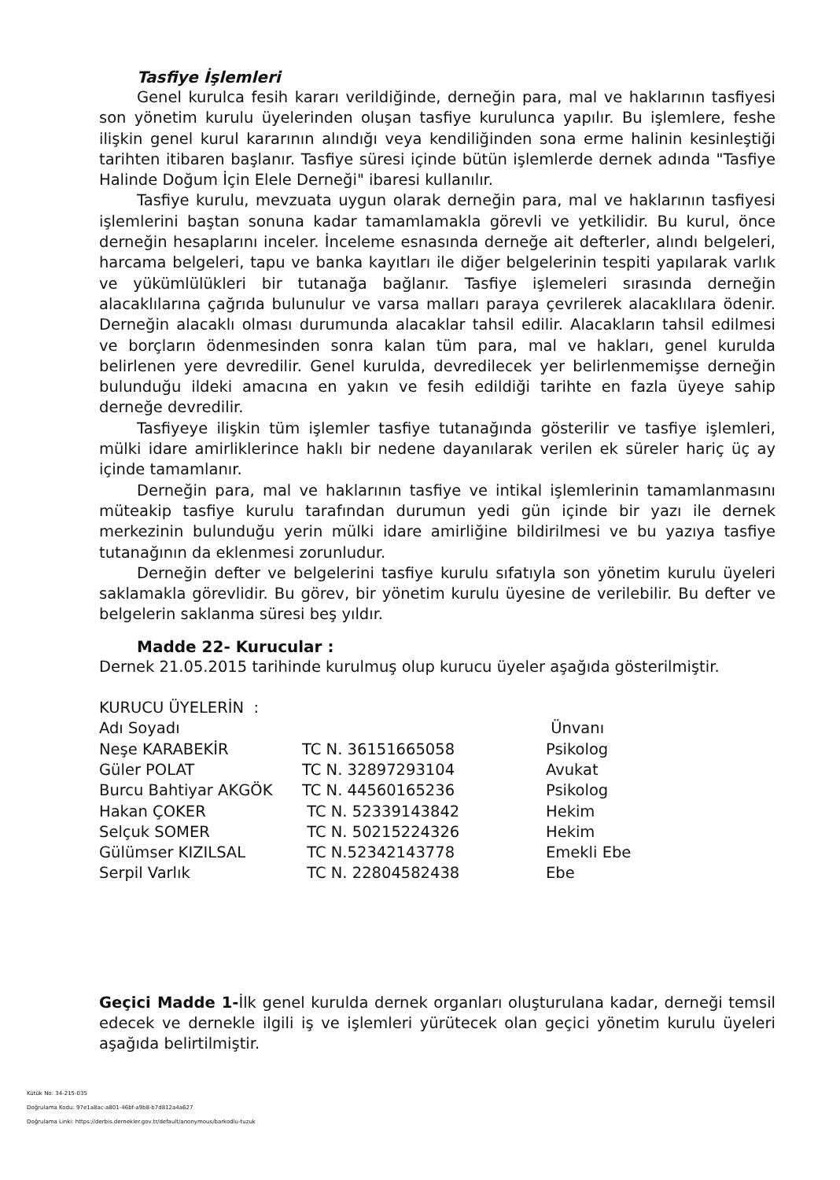Tasfiye İşlemleri
Genel kurulca fesih kararı verildiğinde, derneğin para, mal ve haklarının tasfiyesi son yönetim kurulu üyelerinden oluşan tasfiye kurulunca yapılır. Bu işlemlere, feshe ilişkin genel kurul kararının alındığı veya kendiliğinden sona erme halinin kesinleştiği tarihten itibaren başlanır. Tasfiye süresi içinde bütün işlemlerde dernek adında "Tasfiye Halinde Doğum İçin Elele Derneği" ibaresi kullanılır.
Tasfiye kurulu, mevzuata uygun olarak derneğin para, mal ve haklarının tasfiyesi işlemlerini baştan sonuna kadar tamamlamakla görevli ve yetkilidir. Bu kurul, önce derneğin hesaplarını inceler. İnceleme esnasında derneğe ait defterler, alındı belgeleri, harcama belgeleri, tapu ve banka kayıtları ile diğer belgelerinin tespiti yapılarak varlık ve yükümlülükleri bir tutanağa bağlanır. Tasfiye işlemeleri sırasında derneğin alacaklılarına çağrıda bulunulur ve varsa malları paraya çevrilerek alacaklılara ödenir. Derneğin alacaklı olması durumunda alacaklar tahsil edilir. Alacakların tahsil edilmesi ve borçların ödenmesinden sonra kalan tüm para, mal ve hakları, genel kurulda belirlenen yere devredilir. Genel kurulda, devredilecek yer belirlenmemişse derneğin bulunduğu ildeki amacına en yakın ve fesih edildiği tarihte en fazla üyeye sahip derneğe devredilir.
Tasfiyeye ilişkin tüm işlemler tasfiye tutanağında gösterilir ve tasfiye işlemleri, mülki idare amirliklerince haklı bir nedene dayanılarak verilen ek süreler hariç üç ay içinde tamamlanır.
Derneğin para, mal ve haklarının tasfiye ve intikal işlemlerinin tamamlanmasını müteakip tasfiye kurulu tarafından durumun yedi gün içinde bir yazı ile dernek merkezinin bulunduğu yerin mülki idare amirliğine bildirilmesi ve bu yazıya tasfiye tutanağının da eklenmesi zorunludur.
Derneğin defter ve belgelerini tasfiye kurulu sıfatıyla son yönetim kurulu üyeleri saklamakla görevlidir. Bu görev, bir yönetim kurulu üyesine de verilebilir. Bu defter ve belgelerin saklanma süresi beş yıldır.
Madde 22- Kurucular :
Dernek 21.05.2015 tarihinde kurulmuş olup kurucu üyeler aşağıda gösterilmiştir.
KURUCU ÜYELERİN :
| Adı Soyadı | | Ünvanı |
| Neşe KARABEKİR | TC N. 36151665058 | Psikolog |
| Güler POLAT | TC N. 32897293104 | Avukat |
| Burcu Bahtiyar AKGÖK | TC N. 44560165236 | Psikolog |
| Hakan ÇOKER | TC N. 52339143842 | Hekim |
| Selçuk SOMER | TC N. 50215224326 | Hekim |
| Gülümser KIZILSAL | TC N.52342143778 | Emekli Ebe |
| Serpil Varlık | TC N. 22804582438 | Ebe |
Geçici Madde 1-İlk genel kurulda dernek organları oluşturulana kadar, derneği temsil edecek ve dernekle ilgili iş ve işlemleri yürütecek olan geçici yönetim kurulu üyeleri aşağıda belirtilmiştir.
Kütük No: 34-215-035
Doğrulama Kodu: 97e1a8ac-a801-46bf-a9b8-b7d812a4a627
Doğrulama Linki: https://derbis.dernekler.gov.tr/default/anonymous/barkodlu-tuzuk